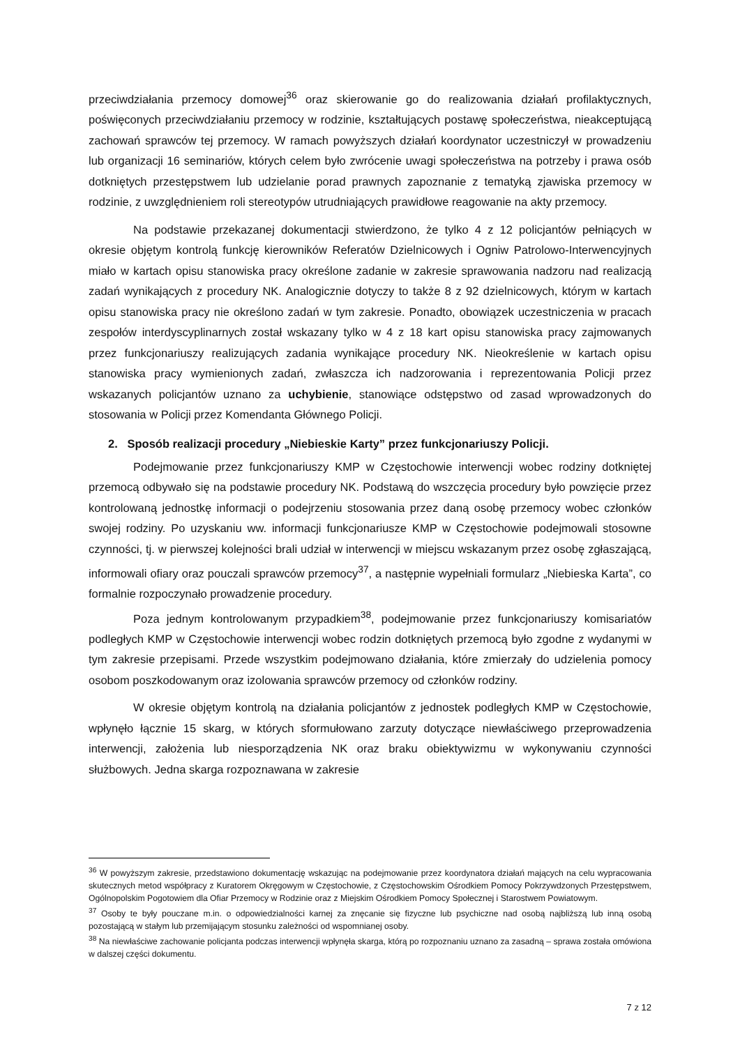przeciwdziałania przemocy domowej<sup>36</sup> oraz skierowanie go do realizowania działań profilaktycznych, poświęconych przeciwdziałaniu przemocy w rodzinie, kształtujących postawę społeczeństwa, nieakceptującą zachowań sprawców tej przemocy. W ramach powyższych działań koordynator uczestniczył w prowadzeniu lub organizacji 16 seminariów, których celem było zwrócenie uwagi społeczeństwa na potrzeby i prawa osób dotkniętych przestępstwem lub udzielanie porad prawnych zapoznanie z tematyką zjawiska przemocy w rodzinie, z uwzględnieniem roli stereotypów utrudniających prawidłowe reagowanie na akty przemocy.
Na podstawie przekazanej dokumentacji stwierdzono, że tylko 4 z 12 policjantów pełniących w okresie objętym kontrolą funkcję kierowników Referatów Dzielnicowych i Ogniw Patrolowo-Interwencyjnych miało w kartach opisu stanowiska pracy określone zadanie w zakresie sprawowania nadzoru nad realizacją zadań wynikających z procedury NK. Analogicznie dotyczy to także 8 z 92 dzielnicowych, którym w kartach opisu stanowiska pracy nie określono zadań w tym zakresie. Ponadto, obowiązek uczestniczenia w pracach zespołów interdyscyplinarnych został wskazany tylko w 4 z 18 kart opisu stanowiska pracy zajmowanych przez funkcjonariuszy realizujących zadania wynikające procedury NK. Nieokreślenie w kartach opisu stanowiska pracy wymienionych zadań, zwłaszcza ich nadzorowania i reprezentowania Policji przez wskazanych policjantów uznano za uchybienie, stanowiące odstępstwo od zasad wprowadzonych do stosowania w Policji przez Komendanta Głównego Policji.
2. Sposób realizacji procedury „Niebieskie Karty” przez funkcjonariuszy Policji.
Podejmowanie przez funkcjonariuszy KMP w Częstochowie interwencji wobec rodziny dotkniętej przemocą odbywało się na podstawie procedury NK. Podstawą do wszczęcia procedury było powzięcie przez kontrolowaną jednostkę informacji o podejrzeniu stosowania przez daną osobę przemocy wobec członków swojej rodziny. Po uzyskaniu ww. informacji funkcjonariusze KMP w Częstochowie podejmowali stosowne czynności, tj. w pierwszej kolejności brali udział w interwencji w miejscu wskazanym przez osobę zgłaszającą, informowali ofiary oraz pouczali sprawców przemocy<sup>37</sup>, a następnie wypełniali formularz „Niebieska Karta”, co formalnie rozpoczynało prowadzenie procedury.
Poza jednym kontrolowanym przypadkiem<sup>38</sup>, podejmowanie przez funkcjonariuszy komisariatów podległych KMP w Częstochowie interwencji wobec rodzin dotkniętych przemocą było zgodne z wydanymi w tym zakresie przepisami. Przede wszystkim podejmowano działania, które zmierzały do udzielenia pomocy osobom poszkodowanym oraz izolowania sprawców przemocy od członków rodziny.
W okresie objętym kontrolą na działania policjantów z jednostek podległych KMP w Częstochowie, wpłynęło łącznie 15 skarg, w których sformułowano zarzuty dotyczące niewłaściwego przeprowadzenia interwencji, założenia lub niesporządzenia NK oraz braku obiektywizmu w wykonywaniu czynności służbowych. Jedna skarga rozpoznawana w zakresie
<sup>36</sup> W powyższym zakresie, przedstawiono dokumentację wskazując na podejmowanie przez koordynatora działań mających na celu wypracowania skutecznych metod współpracy z Kuratorem Okręgowym w Częstochowie, z Częstochowskim Ośrodkiem Pomocy Pokrzywdzonych Przestępstwem, Ogólnopolskim Pogotowiem dla Ofiar Przemocy w Rodzinie oraz z Miejskim Ośrodkiem Pomocy Społecznej i Starostwem Powiatowym.
<sup>37</sup> Osoby te były pouczane m.in. o odpowiedzialności karnej za znęcanie się fizyczne lub psychiczne nad osobą najbliższą lub inną osobą pozostającą w stałym lub przemijającym stosunku zależności od wspomnianej osoby.
<sup>38</sup> Na niewłaściwe zachowanie policjanta podczas interwencji wpłynęła skarga, którą po rozpoznaniu uznano za zasadną – sprawa została omówiona w dalszej części dokumentu.
7 z 12